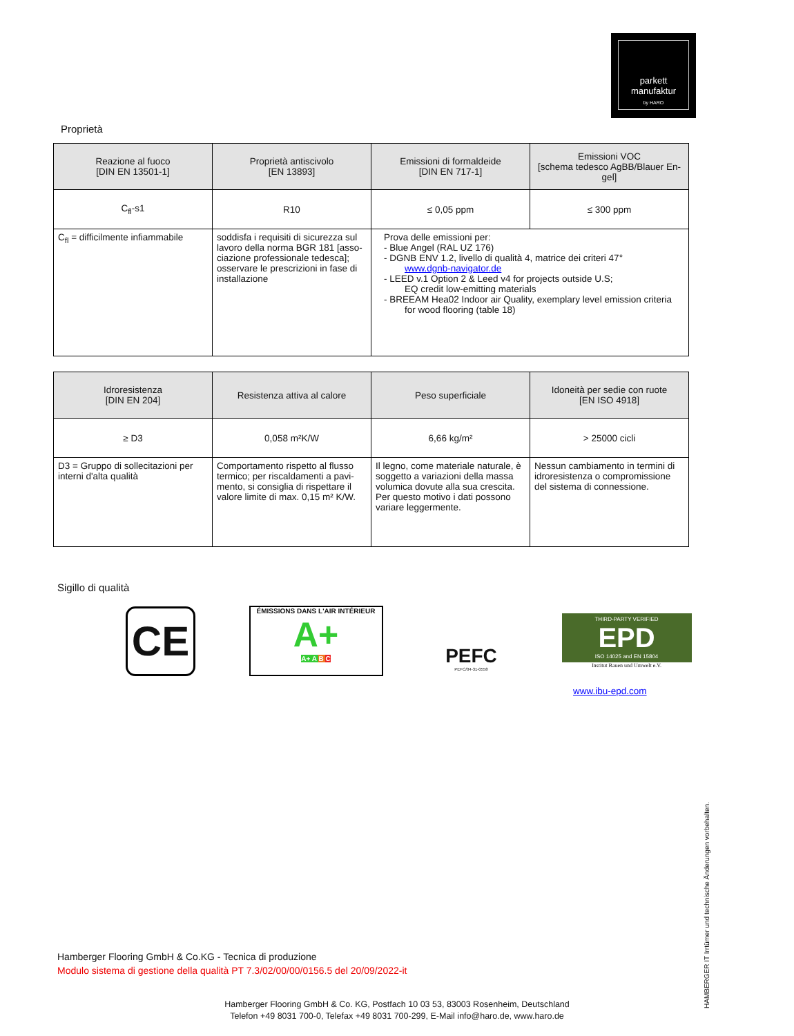parkett
manufaktur
by HARO
Proprietà
| Reazione al fuoco [DIN EN 13501-1] | Proprietà antiscivolo [EN 13893] | Emissioni di formaldeide [DIN EN 717-1] | Emissioni VOC [schema tedesco AgBB/Blauer En-gel] |
| --- | --- | --- | --- |
| C<sub>fl</sub>-s1 | R10 | ≤ 0,05 ppm | ≤ 300 ppm |
| C<sub>fl</sub> = difficilmente infiammabile | soddisfa i requisiti di sicurezza sul lavoro della norma BGR 181 [asso-ciazione professionale tedesca]; osservare le prescrizioni in fase di installazione | Prova delle emissioni per: - Blue Angel (RAL UZ 176) - DGNB ENV 1.2, livello di qualità 4, matrice dei criteri 47° www.dgnb-navigator.de - LEED v.1 Option 2 & Leed v4 for projects outside U.S; EQ credit low-emitting materials - BREEAM Hea02 Indoor air Quality, exemplary level emission criteria for wood flooring (table 18) | |
| Idroresistenza [DIN EN 204] | Resistenza attiva al calore | Peso superficiale | Idoneità per sedie con ruote [EN ISO 4918] |
| --- | --- | --- | --- |
| ≥ D3 | 0,058 m²K/W | 6,66 kg/m² | > 25000 cicli |
| D3 = Gruppo di sollecitazioni per interni d'alta qualità | Comportamento rispetto al flusso termico; per riscaldamenti a pavi-mento, si consiglia di rispettare il valore limite di max. 0,15 m² K/W. | Il legno, come materiale naturale, è soggetto a variazioni della massa volumica dovute alla sua crescita. Per questo motivo i dati possono variare leggermente. | Nessun cambiamento in termini di idroresistenza o compromissione del sistema di connessione. |
Sigillo di qualità
CE
ÉMISSIONS DANS L'AIR INTÉRIEUR
A+
A+ A B C
PEFC
PEFC/04-31-0558
THIRD-PARTY VERIFIED
EPD
ISO 14025 and EN 15804
Institut Bauen und Umwelt e.V.
www.ibu-epd.com
Hamberger Flooring GmbH & Co.KG - Tecnica di produzione
Modulo sistema di gestione della qualità PT 7.3/02/00/00/0156.5 del 20/09/2022-it
Hamberger Flooring GmbH & Co. KG, Postfach 10 03 53, 83003 Rosenheim, Deutschland
Telefon +49 8031 700-0, Telefax +49 8031 700-299, E-Mail info@haro.de, www.haro.de
HAMBERGER IT Irrtümer und technische Änderungen vorbehalten.